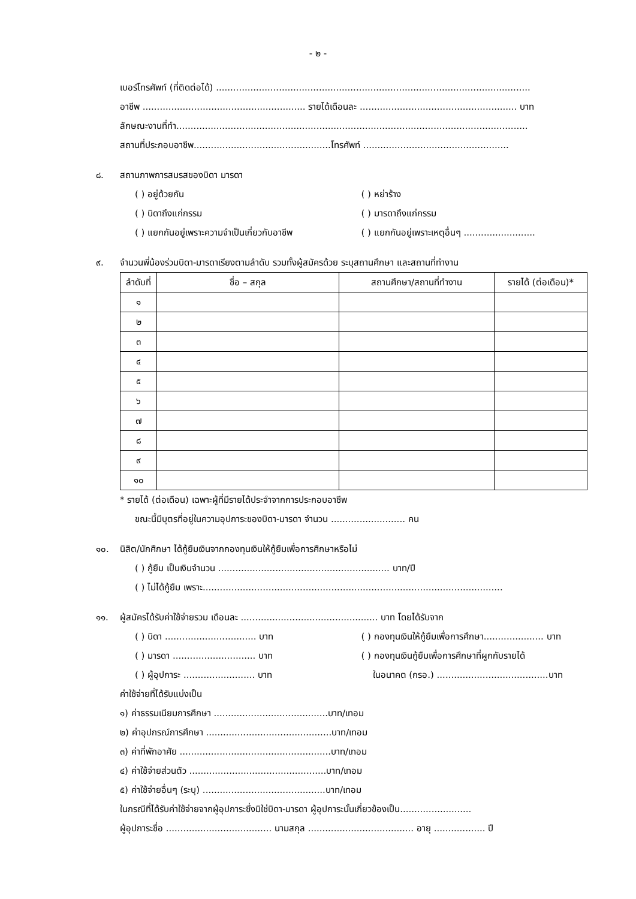- ๒ -
เบอร์โทรศัพท์ (ที่ติดต่อได้) ..............................................................................................................
อาชีพ ......................................................... รายได้เดือนละ ....................................................... บาท
ลักษณะงานที่ทำ...........................................................................................................................
สถานที่ประกอบอาชีพ................................................โทรศัพท์ ...................................................
๘. สถานภาพการสมรสของบิดา มารดา
( ) อยู่ด้วยกัน ( ) หย่าร้าง
( ) บิดาถึงแก่กรรม ( ) มารดาถึงแก่กรรม
( ) แยกกันอยู่เพราะความจำเป็นเกี่ยวกับอาชีพ ( ) แยกกันอยู่เพราะเหตุอื่นๆ .........................
๙. จำนวนพี่น้องร่วมบิดา-มารดาเรียงตามลำดับ รวมทั้งผู้สมัครด้วย ระบุสถานศึกษา และสถานที่ทำงาน
| ลำดับที่ | ชื่อ – สกุล | สถานศึกษา/สถานที่ทำงาน | รายได้ (ต่อเดือน)* |
| --- | --- | --- | --- |
| ๑ | | | |
| ๒ | | | |
| ๓ | | | |
| ๔ | | | |
| ๕ | | | |
| ๖ | | | |
| ๗ | | | |
| ๘ | | | |
| ๙ | | | |
| ๑๐ | | | |
* รายได้ (ต่อเดือน) เฉพาะผู้ที่มีรายได้ประจำจากการประกอบอาชีพ
ขณะนี้มีบุตรที่อยู่ในความอุปการะของบิดา-มารดา จำนวน .......................... คน
๑๐. นิสิต/นักศึกษา ได้กู้ยืมเงินจากกองทุนเงินให้กู้ยืมเพื่อการศึกษาหรือไม่
( ) กู้ยืม เป็นเงินจำนวน ............................................................ บาท/ปี
( ) ไม่ได้กู้ยืม เพราะ.........................................................................................................
๑๑. ผู้สมัครได้รับค่าใช้จ่ายรวม เดือนละ ................................................ บาท โดยได้รับจาก
( ) บิดา ................................ บาท ( ) กองทุนเงินให้กู้ยืมเพื่อการศึกษา..................... บาท
( ) มารดา ............................. บาท ( ) กองทุนเงินกู้ยืมเพื่อการศึกษาที่ผูกกับรายได้
( ) ผู้อุปการะ ......................... บาท ในอนาคต (กรอ.) .......................................บาท
ค่าใช้จ่ายที่ได้รับแบ่งเป็น
๑) ค่าธรรมเนียมการศึกษา ........................................บาท/เทอม
๒) ค่าอุปกรณ์การศึกษา ............................................บาท/เทอม
๓) ค่าที่พักอาศัย .....................................................บาท/เทอม
๔) ค่าใช้จ่ายส่วนตัว ................................................บาท/เทอม
๕) ค่าใช้จ่ายอื่นๆ (ระบุ) ...........................................บาท/เทอม
ในกรณีที่ได้รับค่าใช้จ่ายจากผู้อุปการะซึ่งมิใช่บิดา-มารดา ผู้อุปการะนั้นเกี่ยวข้องเป็น.........................
ผู้อุปการะชื่อ ..................................... นามสกุล ..................................... อายุ .................. ปี